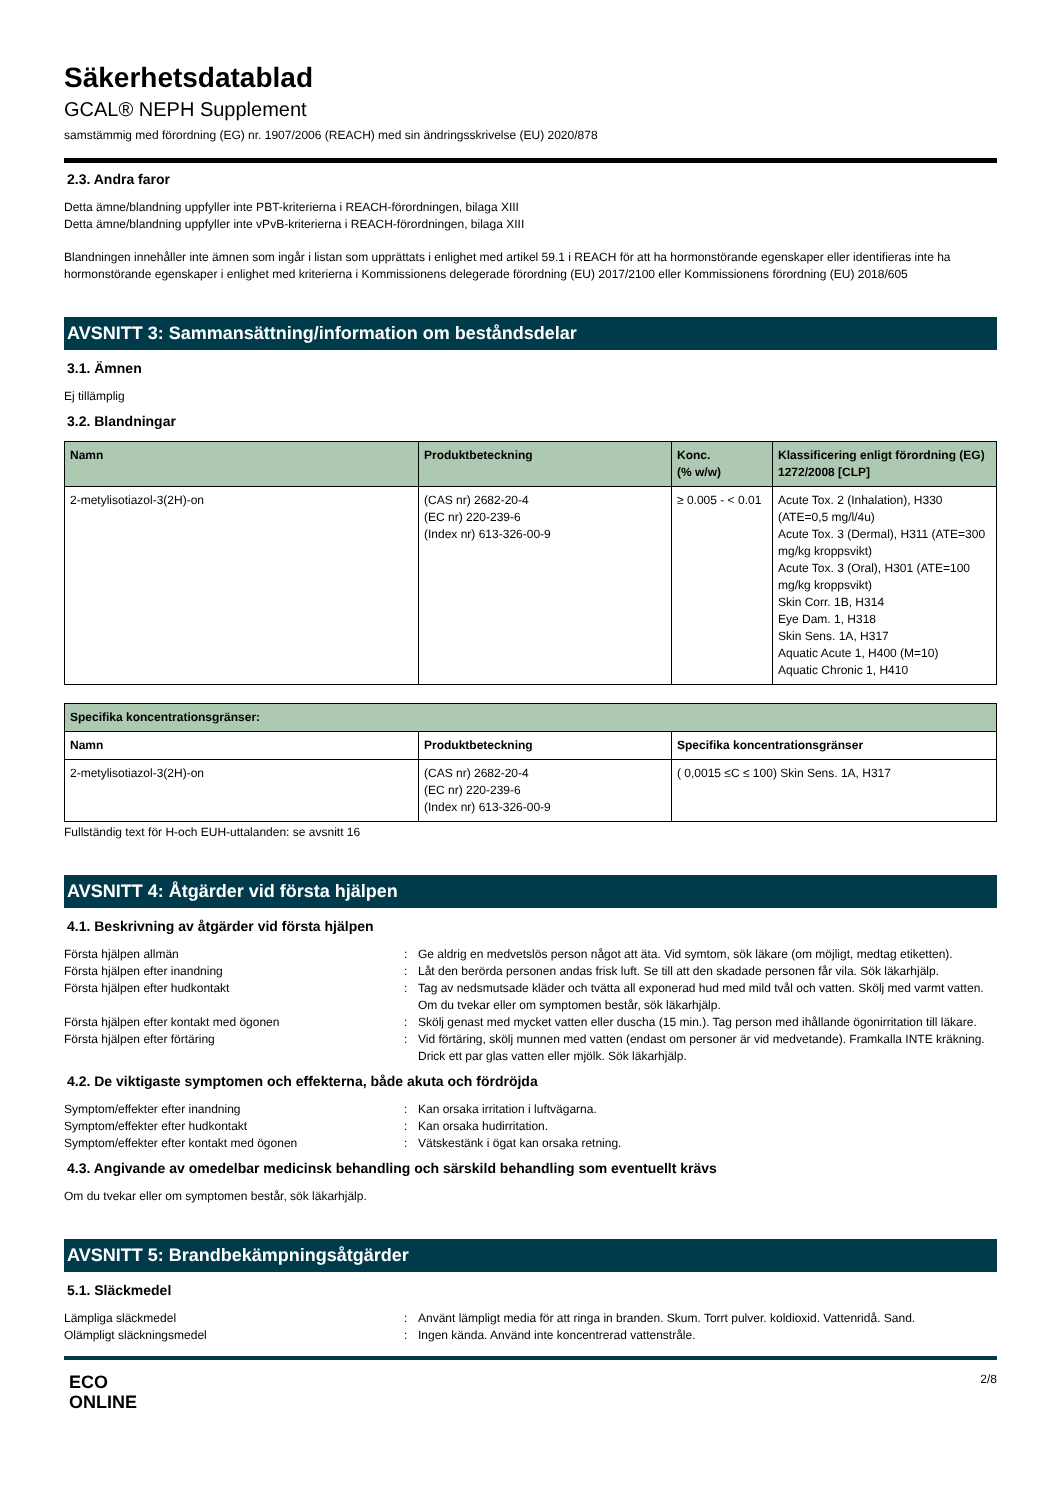Säkerhetsdatablad
GCAL® NEPH Supplement
samstämmig med förordning (EG) nr. 1907/2006 (REACH) med sin ändringsskrivelse (EU) 2020/878
2.3. Andra faror
Detta ämne/blandning uppfyller inte PBT-kriterierna i REACH-förordningen, bilaga XIII
Detta ämne/blandning uppfyller inte vPvB-kriterierna i REACH-förordningen, bilaga XIII
Blandningen innehåller inte ämnen som ingår i listan som upprättats i enlighet med artikel 59.1 i REACH för att ha hormonstörande egenskaper eller identifieras inte ha hormonstörande egenskaper i enlighet med kriterierna i Kommissionens delegerade förordning (EU) 2017/2100 eller Kommissionens förordning (EU) 2018/605
AVSNITT 3: Sammansättning/information om beståndsdelar
3.1. Ämnen
Ej tillämplig
3.2. Blandningar
| Namn | Produktbeteckning | Konc. (% w/w) | Klassificering enligt förordning (EG) 1272/2008 [CLP] |
| --- | --- | --- | --- |
| 2-metylisotiazol-3(2H)-on | (CAS nr) 2682-20-4 (EC nr) 220-239-6 (Index nr) 613-326-00-9 | ≥ 0.005 - < 0.01 | Acute Tox. 2 (Inhalation), H330 (ATE=0,5 mg/l/4u) Acute Tox. 3 (Dermal), H311 (ATE=300 mg/kg kroppsvikt) Acute Tox. 3 (Oral), H301 (ATE=100 mg/kg kroppsvikt) Skin Corr. 1B, H314 Eye Dam. 1, H318 Skin Sens. 1A, H317 Aquatic Acute 1, H400 (M=10) Aquatic Chronic 1, H410 |
| Specifika koncentrationsgränser: | | |
| --- | --- | --- |
| Namn | Produktbeteckning | Specifika koncentrationsgränser |
| 2-metylisotiazol-3(2H)-on | (CAS nr) 2682-20-4 (EC nr) 220-239-6 (Index nr) 613-326-00-9 | ( 0,0015 ≤C ≤ 100) Skin Sens. 1A, H317 |
Fullständig text för H-och EUH-uttalanden: se avsnitt 16
AVSNITT 4: Åtgärder vid första hjälpen
4.1. Beskrivning av åtgärder vid första hjälpen
Första hjälpen allmän
:
Ge aldrig en medvetslös person något att äta. Vid symtom, sök läkare (om möjligt, medtag etiketten).
Första hjälpen efter inandning
:
Låt den berörda personen andas frisk luft. Se till att den skadade personen får vila. Sök läkarhjälp.
Första hjälpen efter hudkontakt
:
Tag av nedsmutsade kläder och tvätta all exponerad hud med mild tvål och vatten. Skölj med varmt vatten. Om du tvekar eller om symptomen består, sök läkarhjälp.
Första hjälpen efter kontakt med ögonen
:
Skölj genast med mycket vatten eller duscha (15 min.). Tag person med ihållande ögonirritation till läkare.
Första hjälpen efter förtäring
:
Vid förtäring, skölj munnen med vatten (endast om personer är vid medvetande). Framkalla INTE kräkning. Drick ett par glas vatten eller mjölk. Sök läkarhjälp.
4.2. De viktigaste symptomen och effekterna, både akuta och fördröjda
Symptom/effekter efter inandning
:
Kan orsaka irritation i luftvägarna.
Symptom/effekter efter hudkontakt
:
Kan orsaka hudirritation.
Symptom/effekter efter kontakt med ögonen
:
Vätskestänk i ögat kan orsaka retning.
4.3. Angivande av omedelbar medicinsk behandling och särskild behandling som eventuellt krävs
Om du tvekar eller om symptomen består, sök läkarhjälp.
AVSNITT 5: Brandbekämpningsåtgärder
5.1. Släckmedel
Lämpliga släckmedel
:
Använt lämpligt media för att ringa in branden. Skum. Torrt pulver. koldioxid. Vattenridå. Sand.
Olämpligt släckningsmedel
:
Ingen kända. Använd inte koncentrerad vattenstråle.
ECO
ONLINE
2/8